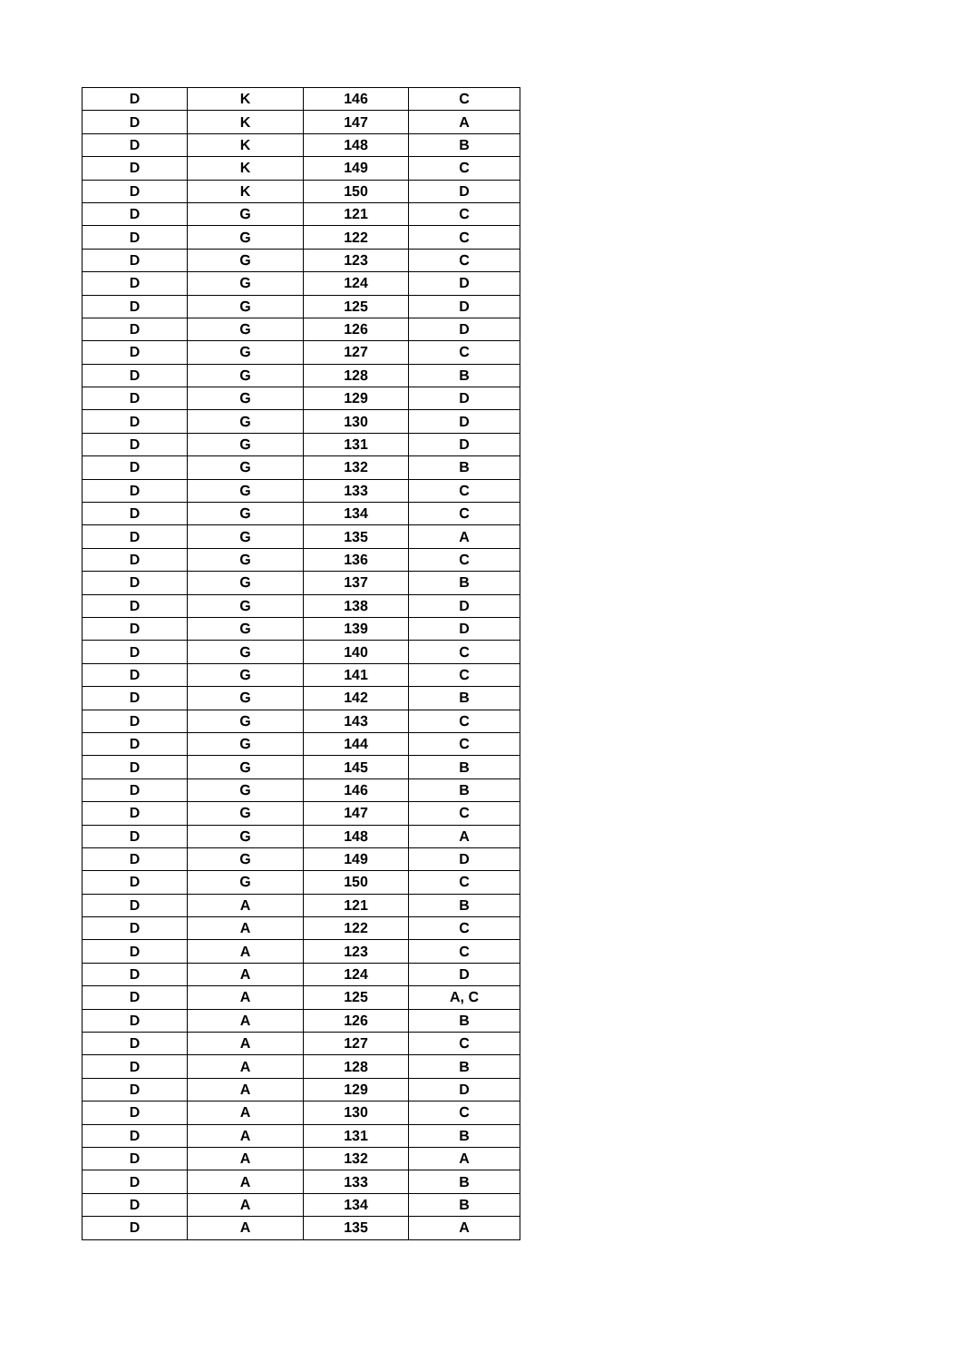| D | K | 146 | C |
| D | K | 147 | A |
| D | K | 148 | B |
| D | K | 149 | C |
| D | K | 150 | D |
| D | G | 121 | C |
| D | G | 122 | C |
| D | G | 123 | C |
| D | G | 124 | D |
| D | G | 125 | D |
| D | G | 126 | D |
| D | G | 127 | C |
| D | G | 128 | B |
| D | G | 129 | D |
| D | G | 130 | D |
| D | G | 131 | D |
| D | G | 132 | B |
| D | G | 133 | C |
| D | G | 134 | C |
| D | G | 135 | A |
| D | G | 136 | C |
| D | G | 137 | B |
| D | G | 138 | D |
| D | G | 139 | D |
| D | G | 140 | C |
| D | G | 141 | C |
| D | G | 142 | B |
| D | G | 143 | C |
| D | G | 144 | C |
| D | G | 145 | B |
| D | G | 146 | B |
| D | G | 147 | C |
| D | G | 148 | A |
| D | G | 149 | D |
| D | G | 150 | C |
| D | A | 121 | B |
| D | A | 122 | C |
| D | A | 123 | C |
| D | A | 124 | D |
| D | A | 125 | A, C |
| D | A | 126 | B |
| D | A | 127 | C |
| D | A | 128 | B |
| D | A | 129 | D |
| D | A | 130 | C |
| D | A | 131 | B |
| D | A | 132 | A |
| D | A | 133 | B |
| D | A | 134 | B |
| D | A | 135 | A |